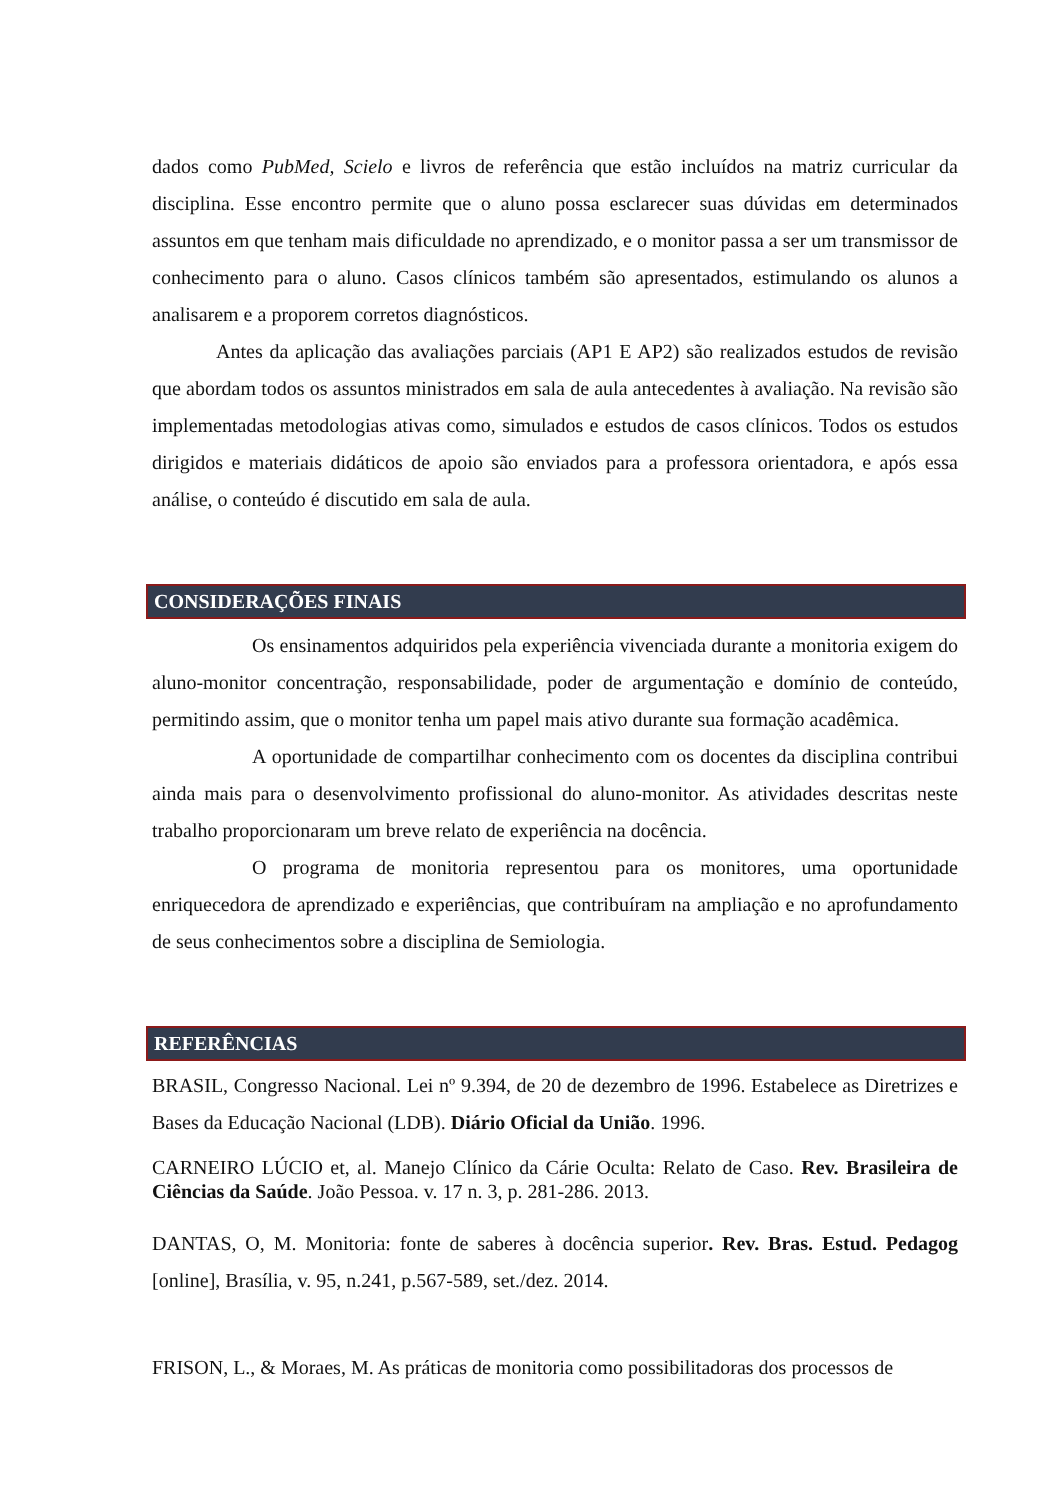dados como PubMed, Scielo e livros de referência que estão incluídos na matriz curricular da disciplina. Esse encontro permite que o aluno possa esclarecer suas dúvidas em determinados assuntos em que tenham mais dificuldade no aprendizado, e o monitor passa a ser um transmissor de conhecimento para o aluno. Casos clínicos também são apresentados, estimulando os alunos a analisarem e a proporem corretos diagnósticos.
Antes da aplicação das avaliações parciais (AP1 E AP2) são realizados estudos de revisão que abordam todos os assuntos ministrados em sala de aula antecedentes à avaliação. Na revisão são implementadas metodologias ativas como, simulados e estudos de casos clínicos. Todos os estudos dirigidos e materiais didáticos de apoio são enviados para a professora orientadora, e após essa análise, o conteúdo é discutido em sala de aula.
CONSIDERAÇÕES FINAIS
Os ensinamentos adquiridos pela experiência vivenciada durante a monitoria exigem do aluno-monitor concentração, responsabilidade, poder de argumentação e domínio de conteúdo, permitindo assim, que o monitor tenha um papel mais ativo durante sua formação acadêmica.
A oportunidade de compartilhar conhecimento com os docentes da disciplina contribui ainda mais para o desenvolvimento profissional do aluno-monitor. As atividades descritas neste trabalho proporcionaram um breve relato de experiência na docência.
O programa de monitoria representou para os monitores, uma oportunidade enriquecedora de aprendizado e experiências, que contribuíram na ampliação e no aprofundamento de seus conhecimentos sobre a disciplina de Semiologia.
REFERÊNCIAS
BRASIL, Congresso Nacional. Lei nº 9.394, de 20 de dezembro de 1996. Estabelece as Diretrizes e Bases da Educação Nacional (LDB). Diário Oficial da União. 1996.
CARNEIRO LÚCIO et, al. Manejo Clínico da Cárie Oculta: Relato de Caso. Rev. Brasileira de Ciências da Saúde. João Pessoa. v. 17 n. 3, p. 281-286. 2013.
DANTAS, O, M. Monitoria: fonte de saberes à docência superior. Rev. Bras. Estud. Pedagog [online], Brasília, v. 95, n.241, p.567-589, set./dez. 2014.
FRISON, L., & Moraes, M. As práticas de monitoria como possibilitadoras dos processos de